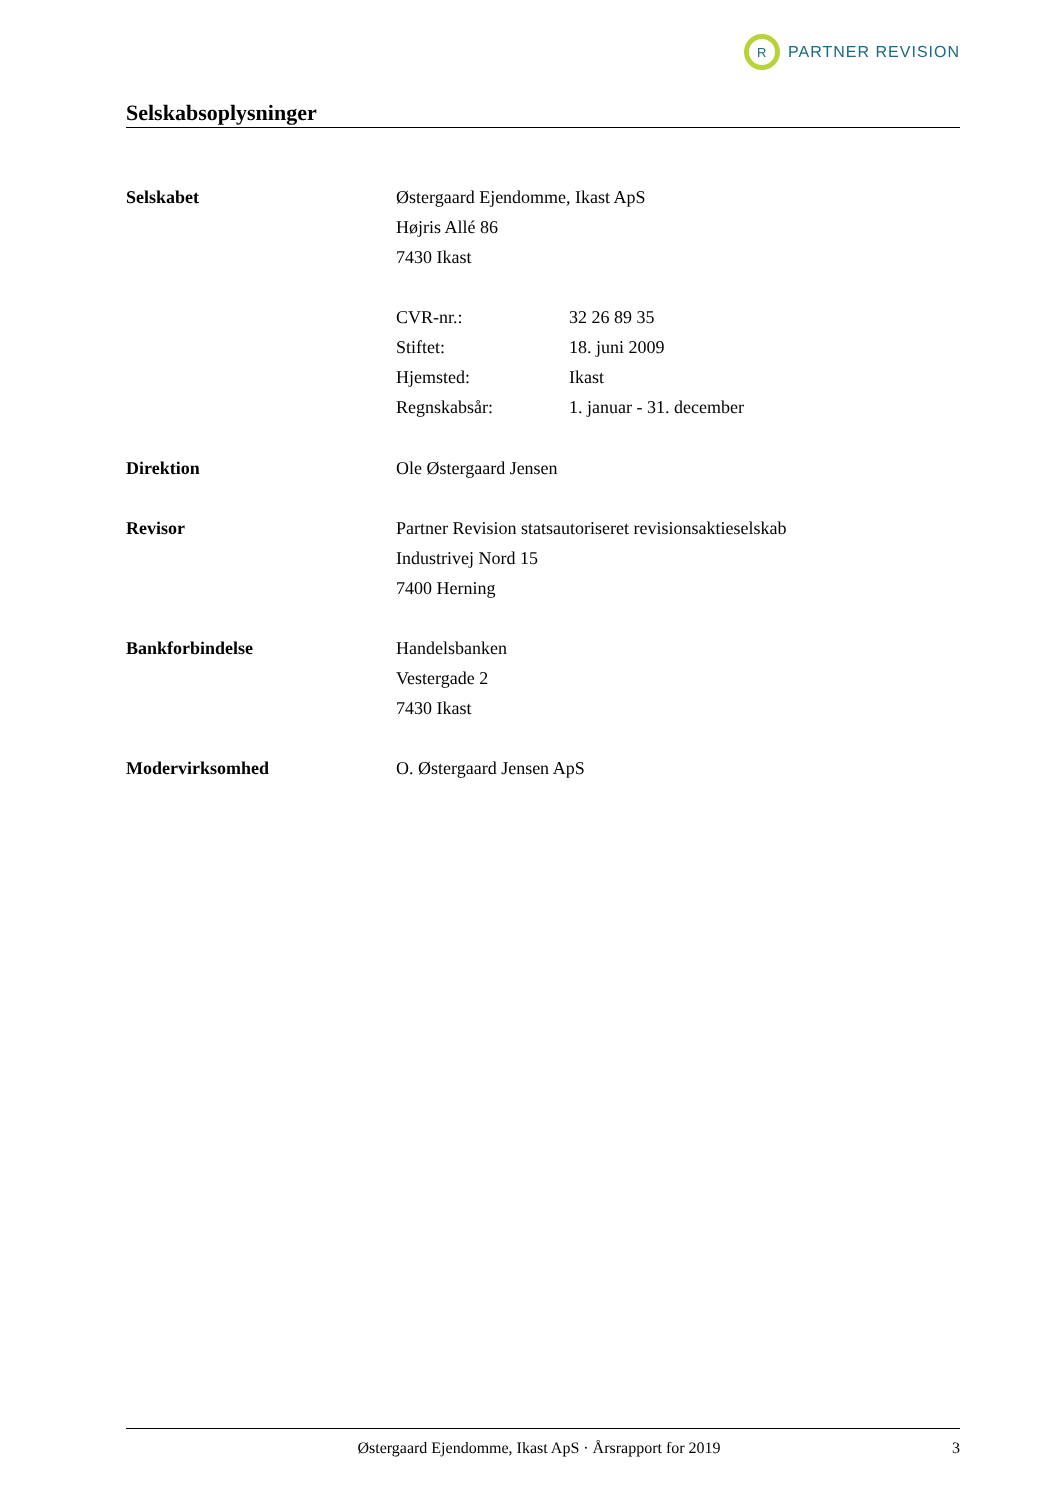R
PARTNER REVISION
Selskabsoplysninger
Selskabet Østergaard Ejendomme, Ikast ApS
Højris Allé 86
7430 Ikast
CVR-nr.: 32 26 89 35
Stiftet: 18. juni 2009
Hjemsted: Ikast
Regnskabsår: 1. januar - 31. december
Direktion Ole Østergaard Jensen
Revisor Partner Revision statsautoriseret revisionsaktieselskab
Industrivej Nord 15
7400 Herning
Bankforbindelse Handelsbanken
Vestergade 2
7430 Ikast
Modervirksomhed O. Østergaard Jensen ApS
Østergaard Ejendomme, Ikast ApS · Årsrapport for 2019
3